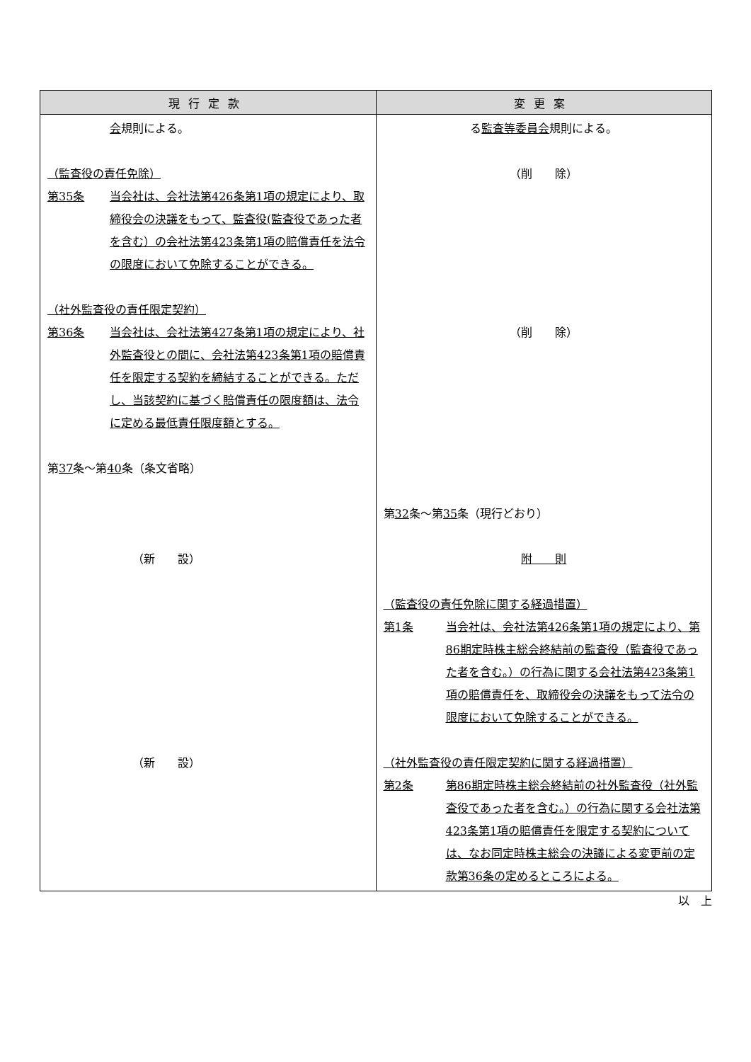| 現行定款 | 変更案 |
| --- | --- |
| 会 規則による。 （監査役の責任免除） 第35条 当会社は、会社法第426条第1項の規定により、取締役会の決議をもって、監査役(監査役であった者を含む）の会社法第423条第1項の賠償責任を法令の限度において免除することができる。 （社外監査役の責任限定契約） 第36条 当会社は、会社法第427条第1項の規定により、社外監査役との間に、会社法第423条第1項の賠償責任を限定する契約を締結することができる。ただし、当該契約に基づく賠償責任の限度額は、法令に定める最低責任限度額とする。 第 37 条～第 40 条（条文省略） （新 設） （新 設） | る 監査等委員会 規則による。 （削 除） （削 除） 第 32 条～第 35 条（現行どおり） 附 則 （監査役の責任免除に関する経過措置） 第1条 当会社は、会社法第426条第1項の規定により、第86期定時株主総会終結前の監査役（監査役であった者を含む。）の行為に関する会社法第423条第1項の賠償責任を、取締役会の決議をもって法令の限度において免除することができる。 （社外監査役の責任限定契約に関する経過措置） 第2条 第86期定時株主総会終結前の社外監査役（社外監査役であった者を含む。）の行為に関する会社法第423条第1項の賠償責任を限定する契約については、なお同定時株主総会の決議による変更前の定款第36条の定めるところによる。 |
以　上